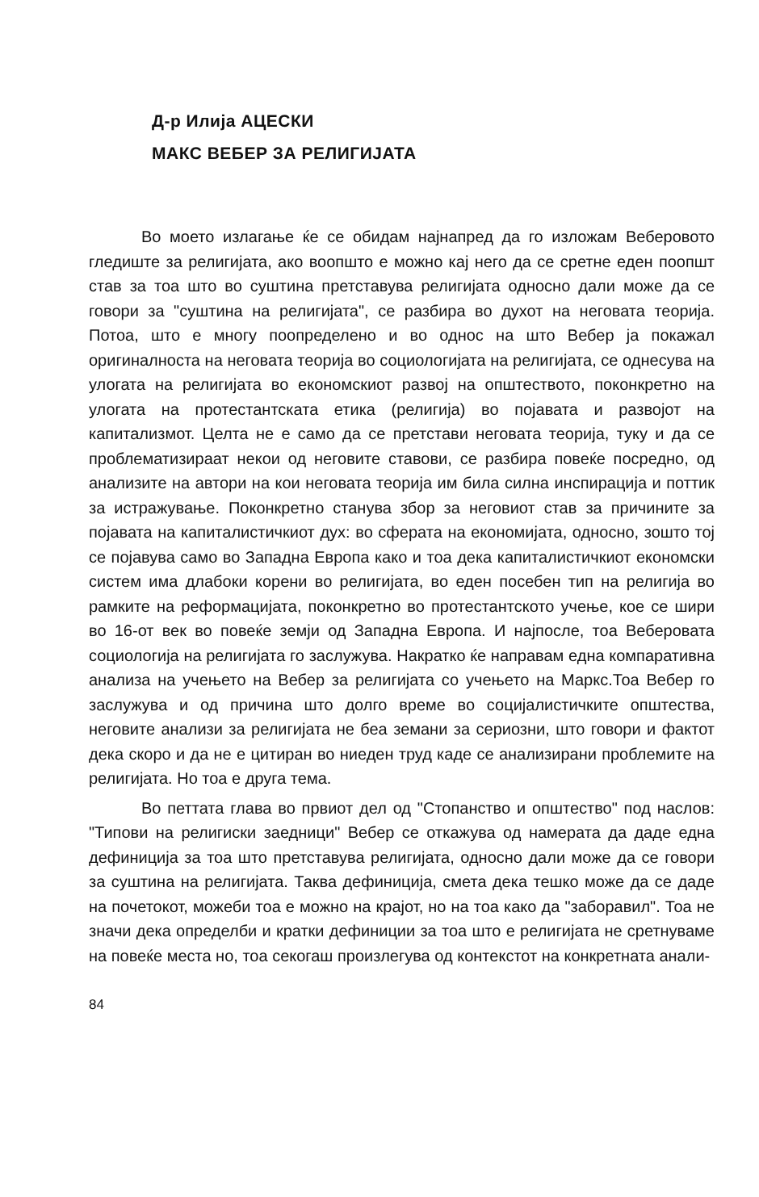Д-р Илија АЦЕСКИ
МАКС ВЕБЕР ЗА РЕЛИГИЈАТА
Во моето излагање ќе се обидам најнапред да го изложам Веберовото гледиште за религијата, ако воопшто е можно кај него да се сретне еден поопшт став за тоа што во суштина претставува религијата односно дали може да се говори за "суштина на религијата", се разбира во духот на неговата теорија. Потоа, што е многу поопределено и во однос на што Вебер ја покажал оригиналноста на неговата теорија во социологијата на религијата, се однесува на улогата на религијата во економскиот развој на општеството, поконкретно на улогата на протестантската етика (религија) во појавата и развојот на капитализмот. Целта не е само да се претстави неговата теорија, туку и да се проблематизираат некои од неговите ставови, се разбира повеќе посредно, од анализите на автори на кои неговата теорија им била силна инспирација и поттик за истражување. Поконкретно станува збор за неговиот став за причините за појавата на капиталистичкиот дух: во сферата на економијата, односно, зошто тој се појавува само во Западна Европа како и тоа дека капиталистичкиот економски систем има длабоки корени во религијата, во еден посебен тип на религија во рамките на реформацијата, поконкретно во протестантското учење, кое се шири во 16-от век во повеќе земји од Западна Европа. И најпосле, тоа Веберовата социологија на религијата го заслужува. Накратко ќе направам една компаративна анализа на учењето на Вебер за религијата со учењето на Маркс.Тоа Вебер го заслужува и од причина што долго време во социјалистичките општества, неговите анализи за религијата не беа земани за сериозни, што говори и фактот дека скоро и да не е цитиран во ниеден труд каде се анализирани проблемите на религијата. Но тоа е друга тема.
Во петтата глава во првиот дел од "Стопанство и општество" под наслов: "Типови на религиски заедници" Вебер се откажува од намерата да даде една дефиниција за тоа што претставува религијата, односно дали може да се говори за суштина на религијата. Таква дефиниција, смета дека тешко може да се даде на почетокот, можеби тоа е можно на крајот, но на тоа како да "заборавил". Тоа не значи дека определби и кратки дефиниции за тоа што е религијата не сретнуваме на повеќе места но, тоа секогаш произлегува од контекстот на конкретната анали-
84